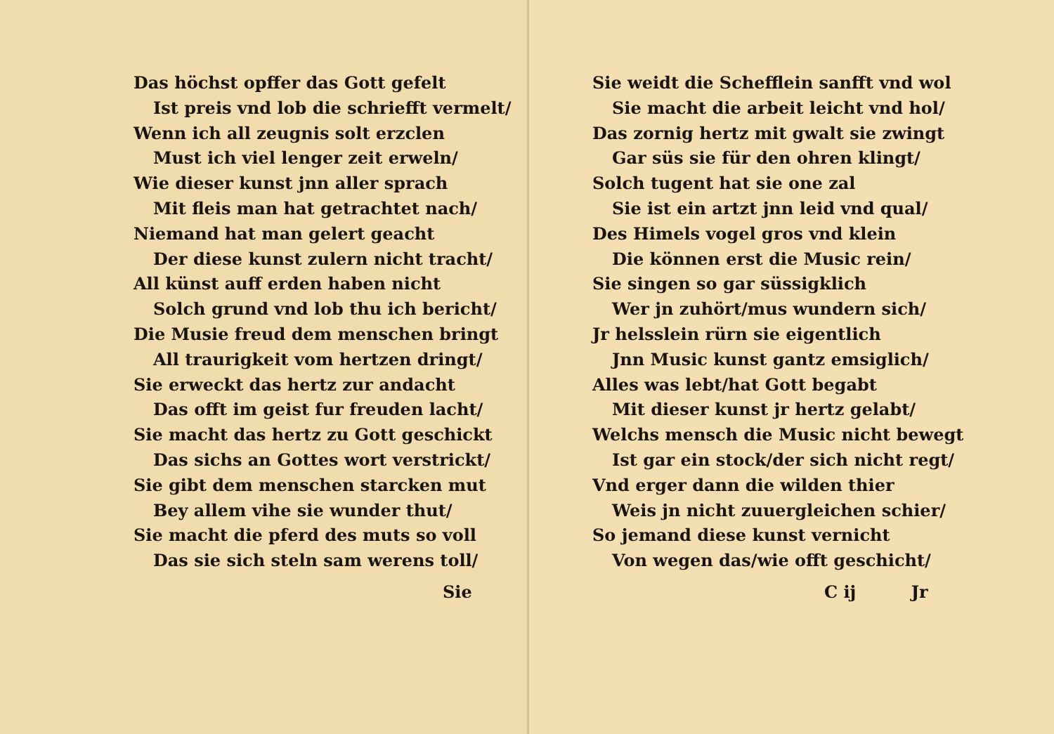Das höchst opffer das Gott gefelt
Ist preis vnd lob die schriefft vermelt/
Wenn ich all zeugnis solt erzclen
Must ich viel lenger zeit erweln/
Wie dieser kunst jnn aller sprach
Mit fleis man hat getrachtet nach/
Niemand hat man gelert geacht
Der diese kunst zulern nicht tracht/
All künst auff erden haben nicht
Solch grund vnd lob thu ich bericht/
Die Musie freud dem menschen bringt
All traurigkeit vom hertzen dringt/
Sie erweckt das hertz zur andacht
Das offt im geist fur freuden lacht/
Sie macht das hertz zu Gott geschickt
Das sichs an Gottes wort verstrickt/
Sie gibt dem menschen starcken mut
Bey allem vihe sie wunder thut/
Sie macht die pferd des muts so voll
Das sie sich steln sam werens toll/
Sie
Sie weidt die Schefflein sanfft vnd wol
Sie macht die arbeit leicht vnd hol/
Das zornig hertz mit gwalt sie zwingt
Gar süs sie für den ohren klingt/
Solch tugent hat sie one zal
Sie ist ein artzt jnn leid vnd qual/
Des Himels vogel gros vnd klein
Die können erst die Music rein/
Sie singen so gar süssigklich
Wer jn zuhört/mus wundern sich/
Jr helsslein rürn sie eigentlich
Jnn Music kunst gantz emsiglich/
Alles was lebt/hat Gott begabt
Mit dieser kunst jr hertz gelabt/
Welchs mensch die Music nicht bewegt
Ist gar ein stock/der sich nicht regt/
Vnd erger dann die wilden thier
Weis jn nicht zuuergleichen schier/
So jemand diese kunst vernicht
Von wegen das/wie offt geschicht/
C ij Jr